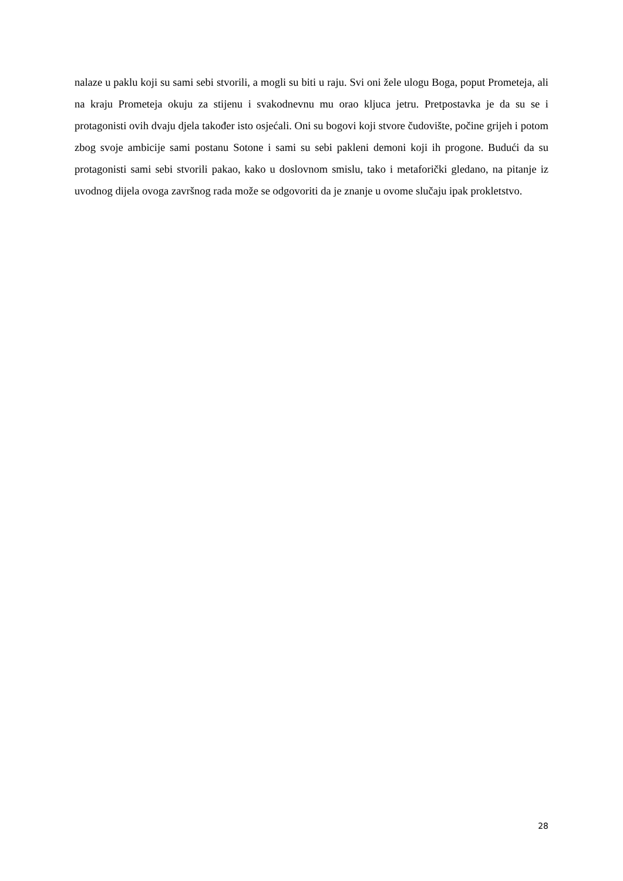nalaze u paklu koji su sami sebi stvorili, a mogli su biti u raju. Svi oni žele ulogu Boga, poput Prometeja, ali na kraju Prometeja okuju za stijenu i svakodnevnu mu orao kljuca jetru. Pretpostavka je da su se i protagonisti ovih dvaju djela također isto osjećali. Oni su bogovi koji stvore čudovište, počine grijeh i potom zbog svoje ambicije sami postanu Sotone i sami su sebi pakleni demoni koji ih progone. Budući da su protagonisti sami sebi stvorili pakao, kako u doslovnom smislu, tako i metaforički gledano, na pitanje iz uvodnog dijela ovoga završnog rada može se odgovoriti da je znanje u ovome slučaju ipak prokletstvo.
28